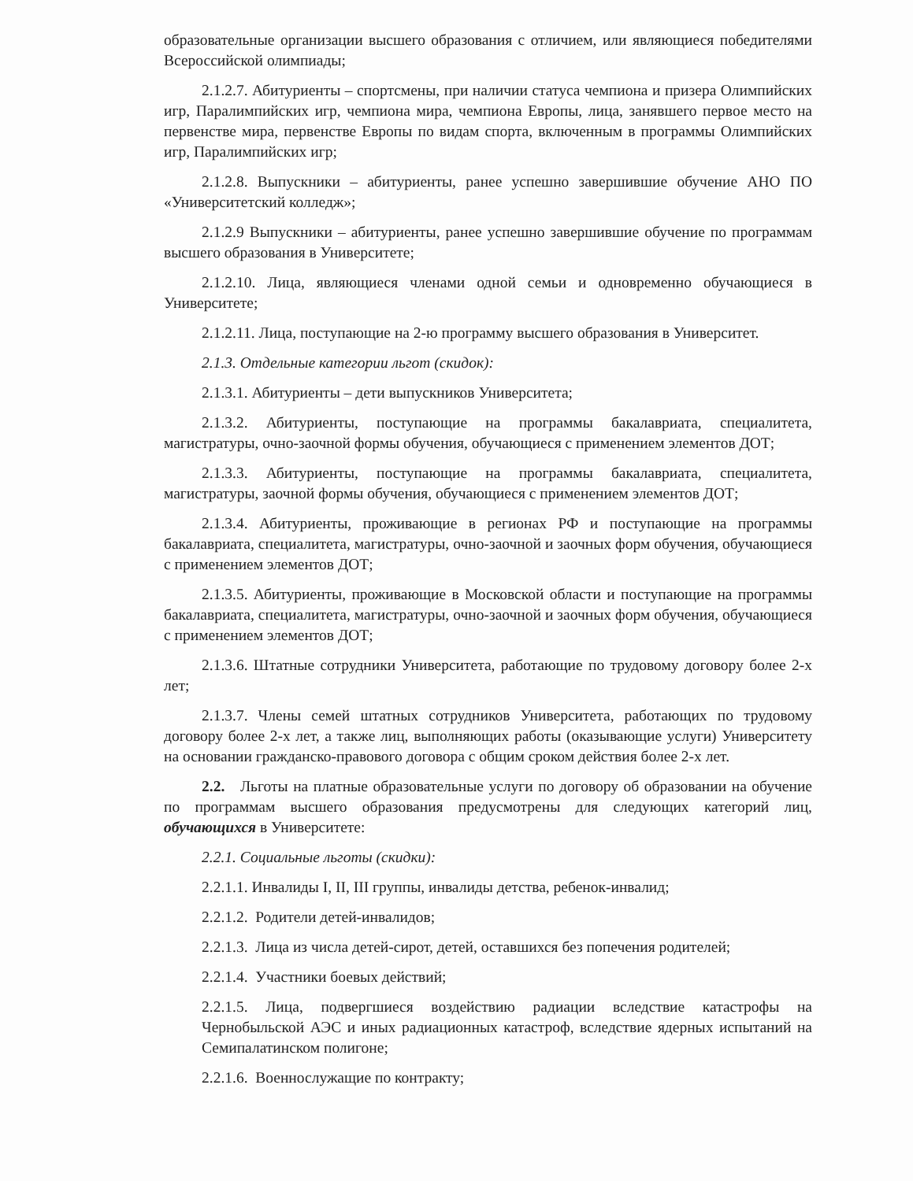образовательные организации высшего образования с отличием, или являющиеся победителями Всероссийской олимпиады;
2.1.2.7. Абитуриенты – спортсмены, при наличии статуса чемпиона и призера Олимпийских игр, Паралимпийских игр, чемпиона мира, чемпиона Европы, лица, занявшего первое место на первенстве мира, первенстве Европы по видам спорта, включенным в программы Олимпийских игр, Паралимпийских игр;
2.1.2.8. Выпускники – абитуриенты, ранее успешно завершившие обучение АНО ПО «Университетский колледж»;
2.1.2.9 Выпускники – абитуриенты, ранее успешно завершившие обучение по программам высшего образования в Университете;
2.1.2.10. Лица, являющиеся членами одной семьи и одновременно обучающиеся в Университете;
2.1.2.11. Лица, поступающие на 2-ю программу высшего образования в Университет.
2.1.3. Отдельные категории льгот (скидок):
2.1.3.1. Абитуриенты – дети выпускников Университета;
2.1.3.2. Абитуриенты, поступающие на программы бакалавриата, специалитета, магистратуры, очно-заочной формы обучения, обучающиеся с применением элементов ДОТ;
2.1.3.3. Абитуриенты, поступающие на программы бакалавриата, специалитета, магистратуры, заочной формы обучения, обучающиеся с применением элементов ДОТ;
2.1.3.4. Абитуриенты, проживающие в регионах РФ и поступающие на программы бакалавриата, специалитета, магистратуры, очно-заочной и заочных форм обучения, обучающиеся с применением элементов ДОТ;
2.1.3.5. Абитуриенты, проживающие в Московской области и поступающие на программы бакалавриата, специалитета, магистратуры, очно-заочной и заочных форм обучения, обучающиеся с применением элементов ДОТ;
2.1.3.6. Штатные сотрудники Университета, работающие по трудовому договору более 2-х лет;
2.1.3.7. Члены семей штатных сотрудников Университета, работающих по трудовому договору более 2-х лет, а также лиц, выполняющих работы (оказывающие услуги) Университету на основании гражданско-правового договора с общим сроком действия более 2-х лет.
2.2. Льготы на платные образовательные услуги по договору об образовании на обучение по программам высшего образования предусмотрены для следующих категорий лиц, обучающихся в Университете:
2.2.1. Социальные льготы (скидки):
2.2.1.1. Инвалиды I, II, III группы, инвалиды детства, ребенок-инвалид;
2.2.1.2. Родители детей-инвалидов;
2.2.1.3. Лица из числа детей-сирот, детей, оставшихся без попечения родителей;
2.2.1.4. Участники боевых действий;
2.2.1.5. Лица, подвергшиеся воздействию радиации вследствие катастрофы на Чернобыльской АЭС и иных радиационных катастроф, вследствие ядерных испытаний на Семипалатинском полигоне;
2.2.1.6. Военнослужащие по контракту;